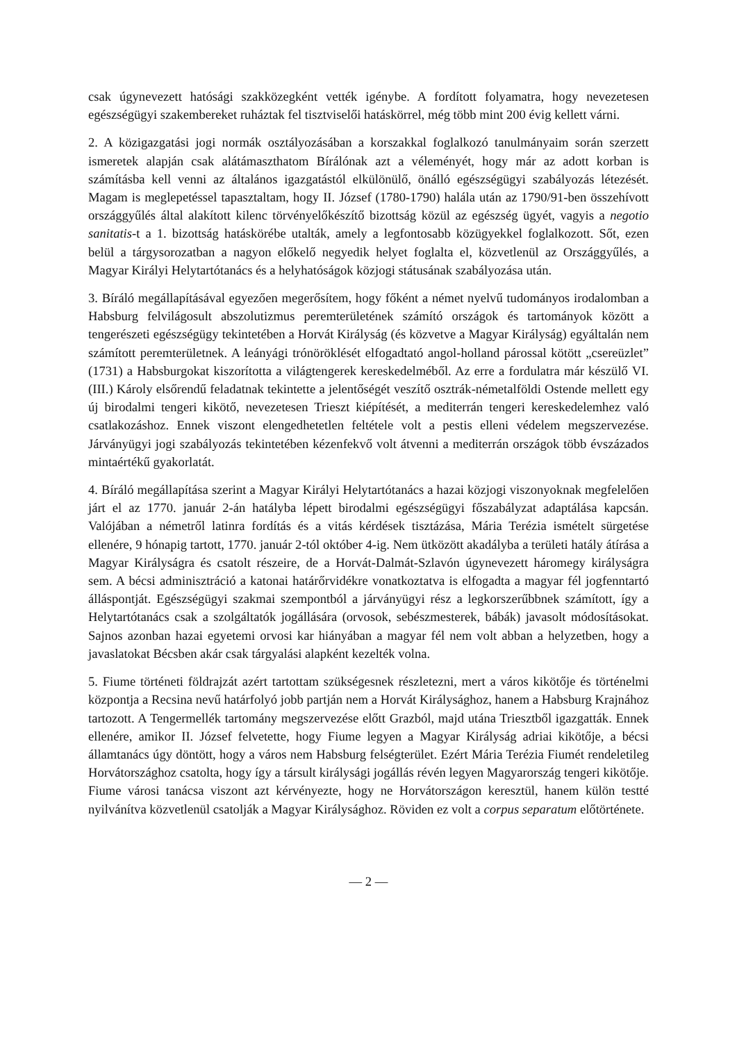csak úgynevezett hatósági szakközegként vették igénybe. A fordított folyamatra, hogy nevezetesen egészségügyi szakembereket ruháztak fel tisztviselői hatáskörrel, még több mint 200 évig kellett várni.
2. A közigazgatási jogi normák osztályozásában a korszakkal foglalkozó tanulmányaim során szerzett ismeretek alapján csak alátámaszthatom Bírálónak azt a véleményét, hogy már az adott korban is számításba kell venni az általános igazgatástól elkülönülő, önálló egészségügyi szabályozás létezését. Magam is meglepetéssel tapasztaltam, hogy II. József (1780-1790) halála után az 1790/91-ben összehívott országgyűlés által alakított kilenc törvényelőkészítő bizottság közül az egészség ügyét, vagyis a negotio sanitatis-t a 1. bizottság hatáskörébe utalták, amely a legfontosabb közügyekkel foglalkozott. Sőt, ezen belül a tárgysorozatban a nagyon előkelő negyedik helyet foglalta el, közvetlenül az Országgyűlés, a Magyar Királyi Helytartótanács és a helyhatóságok közjogi státusának szabályozása után.
3. Bíráló megállapításával egyezően megerősítem, hogy főként a német nyelvű tudományos irodalomban a Habsburg felvilágosult abszolutizmus peremterületének számító országok és tartományok között a tengerészeti egészségügy tekintetében a Horvát Királyság (és közvetve a Magyar Királyság) egyáltalán nem számított peremterületnek. A leányági trónöröklését elfogadtató angol-holland párossal kötött „csereüzlet” (1731) a Habsburgokat kiszorította a világtengerek kereskedelméből. Az erre a fordulatra már készülő VI. (III.) Károly elsőrendű feladatnak tekintette a jelentőségét veszítő osztrák-németalföldi Ostende mellett egy új birodalmi tengeri kikötő, nevezetesen Trieszt kiépítését, a mediterrán tengeri kereskedelemhez való csatlakozáshoz. Ennek viszont elengedhetetlen feltétele volt a pestis elleni védelem megszervezése. Járványügyi jogi szabályozás tekintetében kézenfekvő volt átvenni a mediterrán országok több évszázados mintaértékű gyakorlatát.
4. Bíráló megállapítása szerint a Magyar Királyi Helytartótanács a hazai közjogi viszonyoknak megfelelően járt el az 1770. január 2-án hatályba lépett birodalmi egészségügyi főszabályzat adaptálása kapcsán. Valójában a németről latinra fordítás és a vitás kérdések tisztázása, Mária Terézia ismételt sürgetése ellenére, 9 hónapig tartott, 1770. január 2-tól október 4-ig. Nem ütközött akadályba a területi hatály átírása a Magyar Királyságra és csatolt részeire, de a Horvát-Dalmát-Szlavón úgynevezett háromegy királyságra sem. A bécsi adminisztráció a katonai határőrvidékre vonatkoztatva is elfogadta a magyar fél jogfenntartó álláspontját. Egészségügyi szakmai szempontból a járványügyi rész a legkorszerűbbnek számított, így a Helytartótanács csak a szolgáltatók jogállására (orvosok, sebészmesterek, bábák) javasolt módosításokat. Sajnos azonban hazai egyetemi orvosi kar hiányában a magyar fél nem volt abban a helyzetben, hogy a javaslatokat Bécsben akár csak tárgyalási alapként kezelték volna.
5. Fiume történeti földrajzát azért tartottam szükségesnek részletezni, mert a város kikötője és történelmi központja a Recsina nevű határfolyó jobb partján nem a Horvát Királysághoz, hanem a Habsburg Krajnához tartozott. A Tengermellék tartomány megszervezése előtt Grazból, majd utána Triesztből igazgatták. Ennek ellenére, amikor II. József felvetette, hogy Fiume legyen a Magyar Királyság adriai kikötője, a bécsi államtanács úgy döntött, hogy a város nem Habsburg felségterület. Ezért Mária Terézia Fiumét rendeletileg Horvátországhoz csatolta, hogy így a társult királysági jogállás révén legyen Magyarország tengeri kikötője. Fiume városi tanácsa viszont azt kérvényezte, hogy ne Horvátországon keresztül, hanem külön testté nyilvánítva közvetlenül csatolják a Magyar Királysághoz. Röviden ez volt a corpus separatum előtörténete.
— 2 —